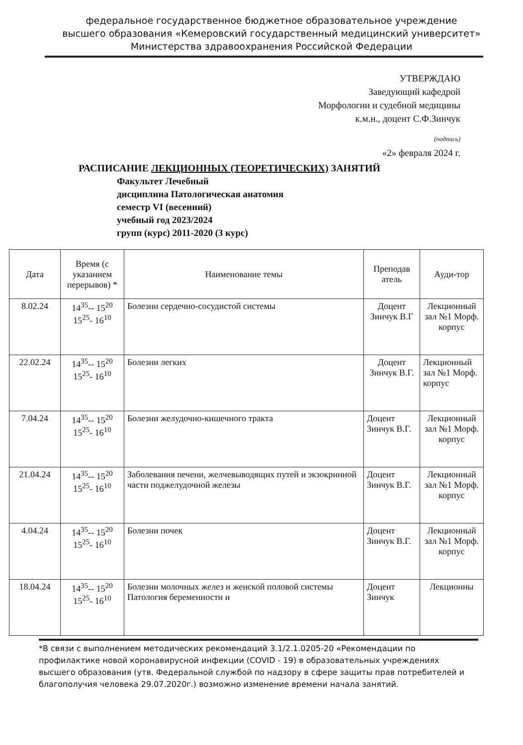федеральное государственное бюджетное образовательное учреждение
высшего образования «Кемеровский государственный медицинский университет»
Министерства здравоохранения Российской Федерации
УТВЕРЖДАЮ
Заведующий кафедрой
Морфологии и судебной медицины
к.м.н., доцент С.Ф.Зинчук
(подпись)
«2» февраля 2024 г.
РАСПИСАНИЕ ЛЕКЦИОННЫХ (ТЕОРЕТИЧЕСКИХ) ЗАНЯТИЙ
Факультет Лечебный
дисциплина Патологическая анатомия
семестр VI (весенний)
учебный год 2023/2024
групп (курс) 2011-2020 (3 курс)
| Дата | Время (с указанием перерывов) * | Наименование темы | Преподав атель | Ауди-тор |
| --- | --- | --- | --- | --- |
| 8.02.24 | 14<sup>35</sup>-- 15<sup>20</sup> 15<sup>25</sup>- 16<sup>10</sup> | Болезни сердечно-сосудистой системы | Доцент Зинчук В.Г | Лекционный зал №1 Морф. корпус |
| 22.02.24 | 14<sup>35</sup>-- 15<sup>20</sup> 15<sup>25</sup>- 16<sup>10</sup> | Болезни легких | Доцент Зинчук В.Г. | Лекционный зал №1 Морф. корпус |
| 7.04.24 | 14<sup>35</sup>-- 15<sup>20</sup> 15<sup>25</sup>- 16<sup>10</sup> | Болезни желудочно-кишечного тракта | Доцент Зинчук В.Г. | Лекционный зал №1 Морф. корпус |
| 21.04.24 | 14<sup>35</sup>-- 15<sup>20</sup> 15<sup>25</sup>- 16<sup>10</sup> | Заболевания печени, желчевыводящих путей и экзокринной части поджелудочной железы | Доцент Зинчук В.Г. | Лекционный зал №1 Морф. корпус |
| 4.04.24 | 14<sup>35</sup>-- 15<sup>20</sup> 15<sup>25</sup>- 16<sup>10</sup> | Болезни почек | Доцент Зинчук В.Г. | Лекционный зал №1 Морф. корпус |
| 18.04.24 | 14<sup>35</sup>-- 15<sup>20</sup> 15<sup>25</sup>- 16<sup>10</sup> | Болезни молочных желез и женской половой системы Патология беременности и | Доцент Зинчук | Лекционны |
*В связи с выполнением методических рекомендаций 3.1/2.1.0205-20 «Рекомендации по профилактике новой коронавирусной инфекции (COVID - 19) в образовательных учреждениях высшего образования (утв. Федеральной службой по надзору в сфере защиты прав потребителей и благополучия человека 29.07.2020г.) возможно изменение времени начала занятий.